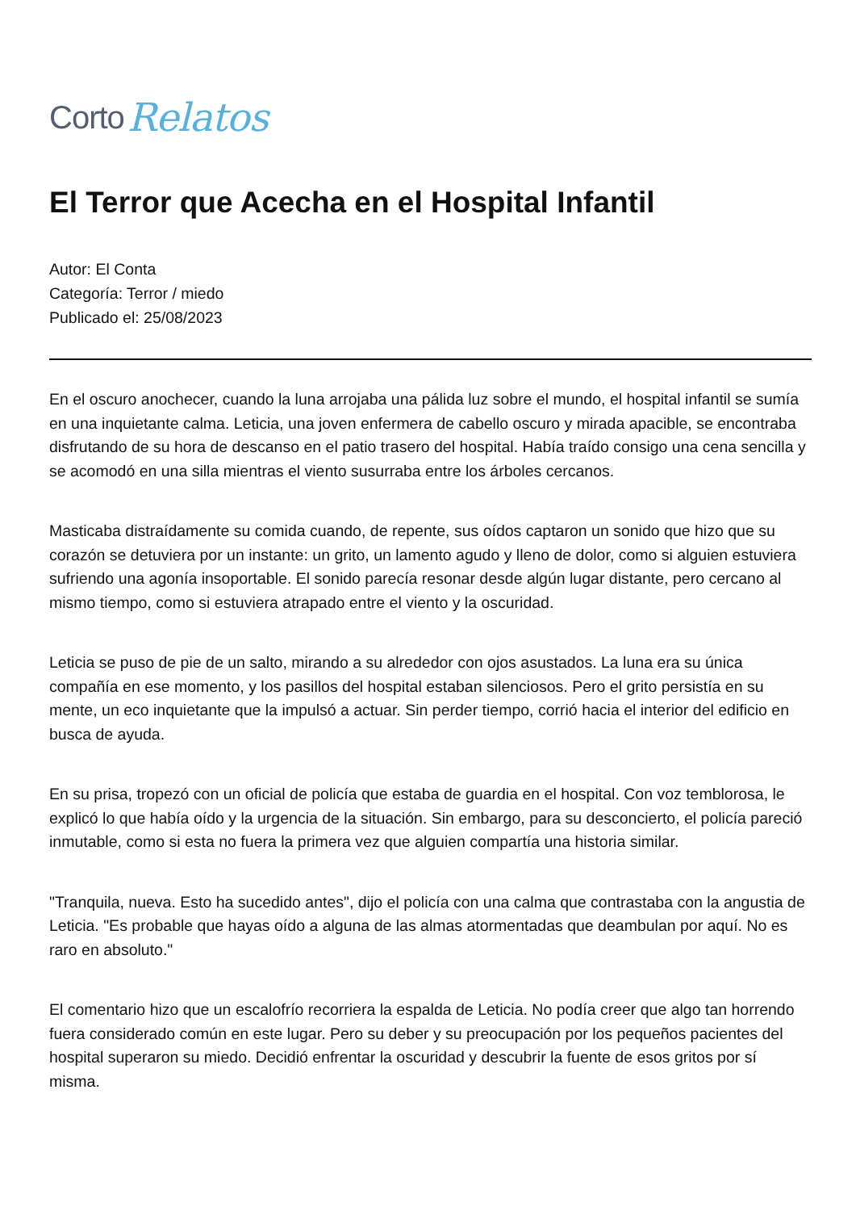Corto Relatos
El Terror que Acecha en el Hospital Infantil
Autor: El Conta
Categoría: Terror / miedo
Publicado el: 25/08/2023
En el oscuro anochecer, cuando la luna arrojaba una pálida luz sobre el mundo, el hospital infantil se sumía en una inquietante calma. Leticia, una joven enfermera de cabello oscuro y mirada apacible, se encontraba disfrutando de su hora de descanso en el patio trasero del hospital. Había traído consigo una cena sencilla y se acomodó en una silla mientras el viento susurraba entre los árboles cercanos.
Masticaba distraídamente su comida cuando, de repente, sus oídos captaron un sonido que hizo que su corazón se detuviera por un instante: un grito, un lamento agudo y lleno de dolor, como si alguien estuviera sufriendo una agonía insoportable. El sonido parecía resonar desde algún lugar distante, pero cercano al mismo tiempo, como si estuviera atrapado entre el viento y la oscuridad.
Leticia se puso de pie de un salto, mirando a su alrededor con ojos asustados. La luna era su única compañía en ese momento, y los pasillos del hospital estaban silenciosos. Pero el grito persistía en su mente, un eco inquietante que la impulsó a actuar. Sin perder tiempo, corrió hacia el interior del edificio en busca de ayuda.
En su prisa, tropezó con un oficial de policía que estaba de guardia en el hospital. Con voz temblorosa, le explicó lo que había oído y la urgencia de la situación. Sin embargo, para su desconcierto, el policía pareció inmutable, como si esta no fuera la primera vez que alguien compartía una historia similar.
"Tranquila, nueva. Esto ha sucedido antes", dijo el policía con una calma que contrastaba con la angustia de Leticia. "Es probable que hayas oído a alguna de las almas atormentadas que deambulan por aquí. No es raro en absoluto."
El comentario hizo que un escalofrío recorriera la espalda de Leticia. No podía creer que algo tan horrendo fuera considerado común en este lugar. Pero su deber y su preocupación por los pequeños pacientes del hospital superaron su miedo. Decidió enfrentar la oscuridad y descubrir la fuente de esos gritos por sí misma.